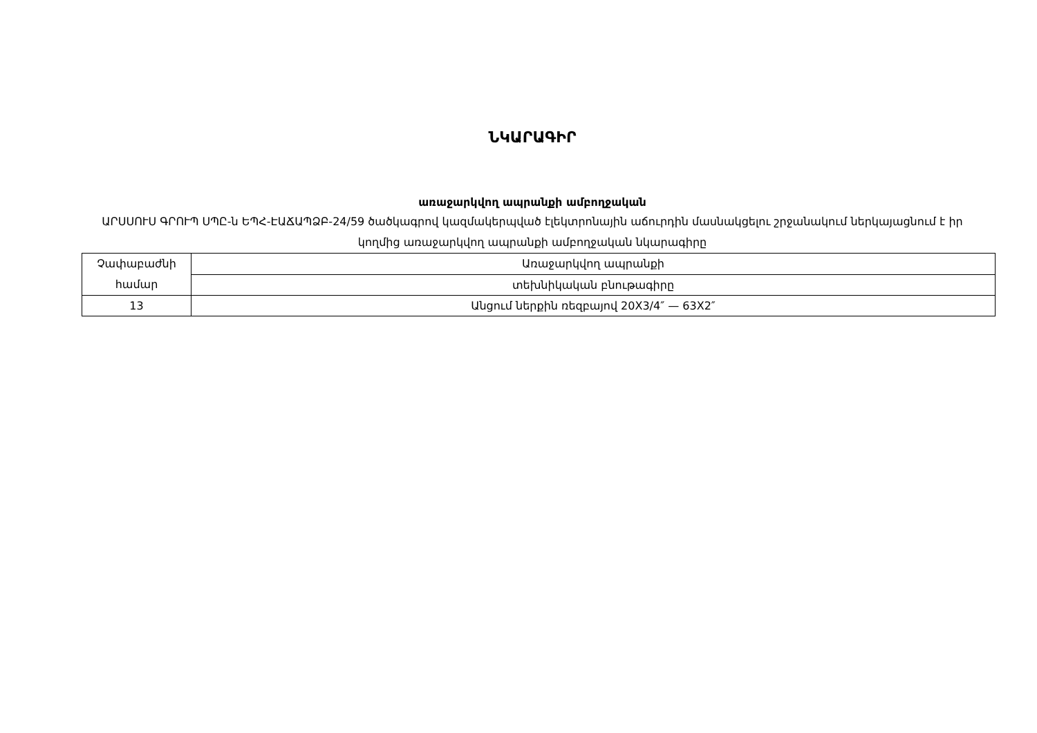ՆԿԱՐԱԳԻՐ
առաջարկվող ապրանքի ամբողջական
ԱՐՍՍՈՒՍ ԳՐՈՒՊ ՍՊԸ-ն ԵՊՀ-ԷԱՃԱՊՁԲ-24/59 ծածկագրով կազմակերպված էլեկտրոնային աճուրդին մասնակցելու շրջանակում ներկայացնում է իր կողմից առաջարկվող ապրանքի ամբողջական նկարագիրը
| Չափաբաժնի համար | Առաջարկվող ապրանքի |
| | տեխնիկական բնութագիրը |
| 13 | Անցում ներքին ռեզբայով 20X3/4″ — 63X2″ |